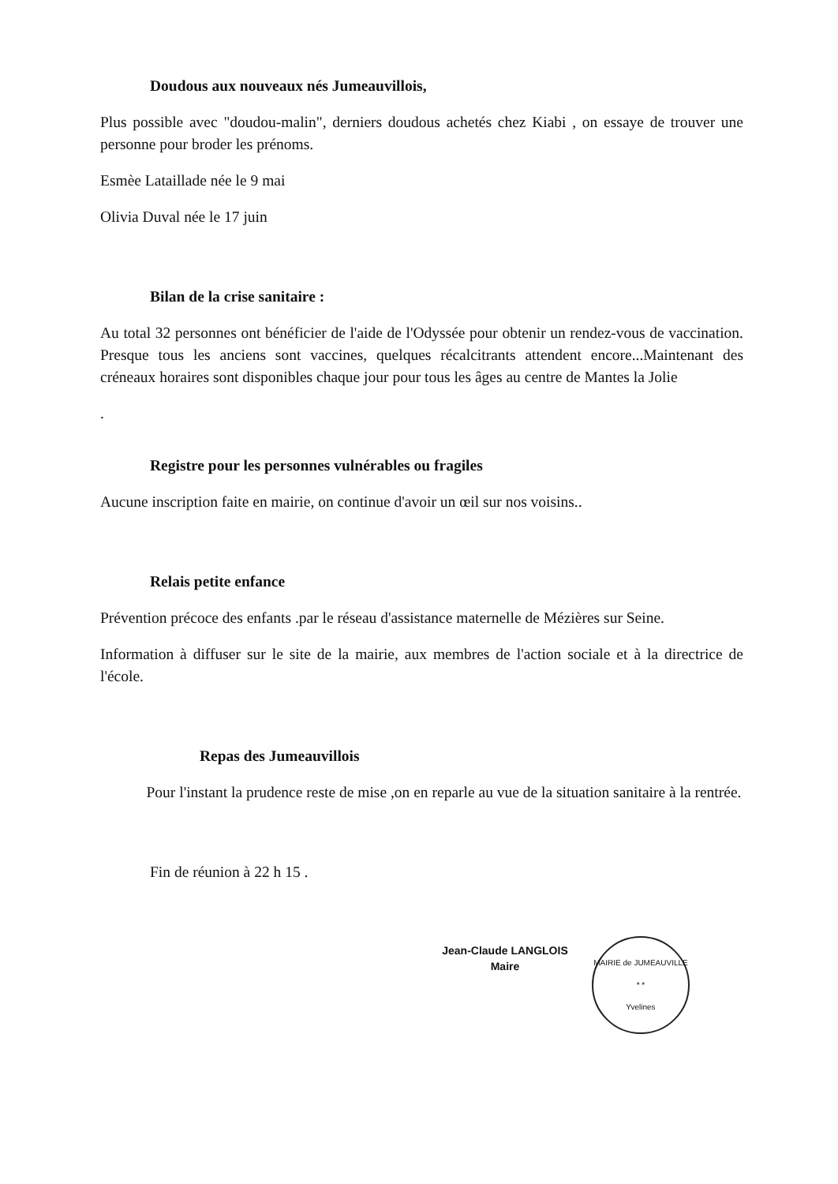Doudous aux nouveaux nés Jumeauvillois,
Plus possible avec "doudou-malin", derniers doudous achetés chez Kiabi , on essaye de trouver une personne pour broder les prénoms.
Esmèe Lataillade née le 9 mai
Olivia Duval née le 17 juin
Bilan de la crise sanitaire :
Au total 32 personnes ont bénéficier de l'aide de l'Odyssée pour obtenir un rendez-vous de vaccination. Presque tous les anciens sont vaccines, quelques récalcitrants attendent encore...Maintenant des créneaux horaires sont disponibles chaque jour pour tous les âges au centre de Mantes la Jolie
.
Registre pour les personnes vulnérables ou fragiles
Aucune inscription faite en mairie, on continue d'avoir un œil sur nos voisins..
Relais petite enfance
Prévention précoce des enfants .par le réseau d'assistance maternelle de Mézières sur Seine.
Information à diffuser sur le site de la mairie, aux membres de l'action sociale et à la directrice de l'école.
Repas des Jumeauvillois
Pour l'instant la prudence reste de mise ,on en reparle au vue de la situation sanitaire à la rentrée.
Fin de réunion à 22 h 15 .
Jean-Claude LANGLOIS
Maire
MAIRIE de JUMEAUVILLE
* *
Yvelines